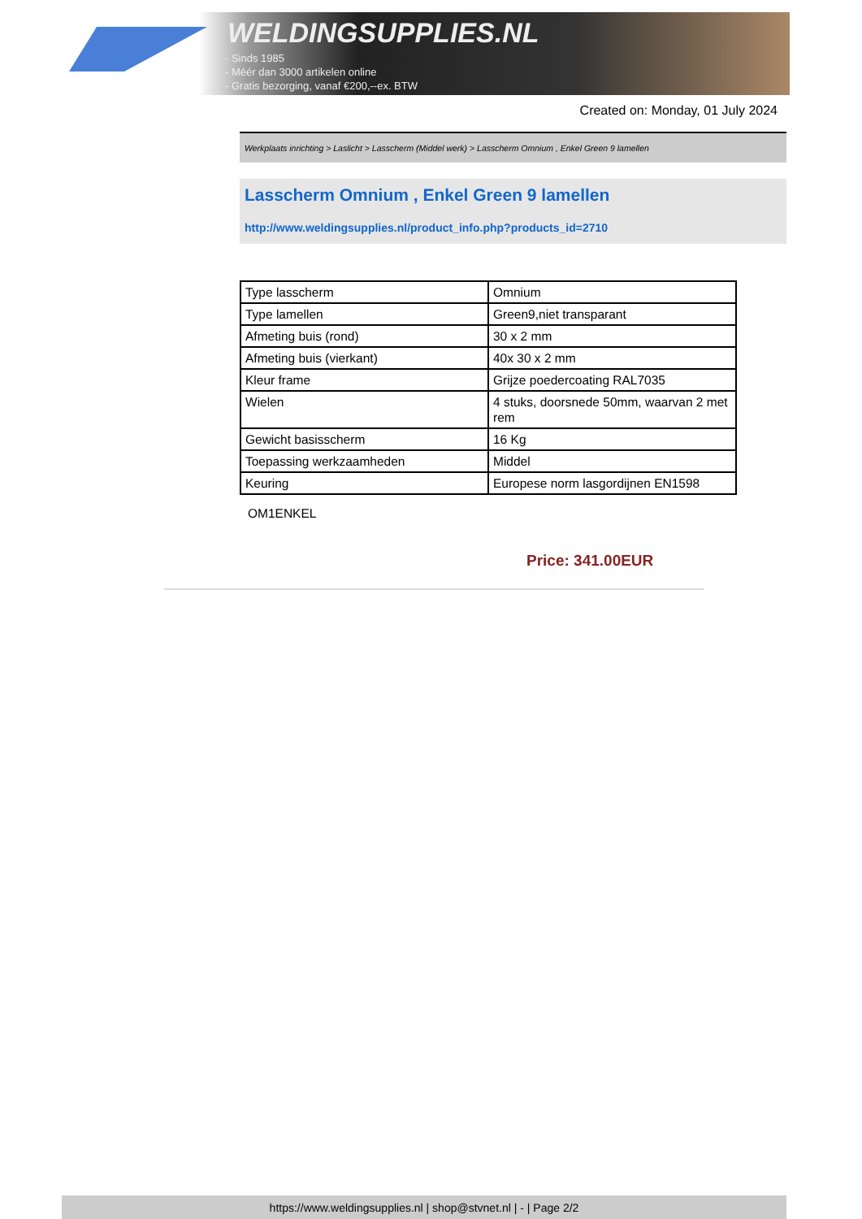WELDINGSUPPLIES.NL
- Sinds 1985
- Méér dan 3000 artikelen online
- Gratis bezorging, vanaf €200,--ex. BTW
Created on: Monday, 01 July 2024
Werkplaats inrichting > Laslicht > Lasscherm (Middel werk) > Lasscherm Omnium , Enkel Green 9 lamellen
Lasscherm Omnium , Enkel Green 9 lamellen
http://www.weldingsupplies.nl/product_info.php?products_id=2710
| Type lasscherm | Omnium |
| Type lamellen | Green9,niet transparant |
| Afmeting buis (rond) | 30 x 2 mm |
| Afmeting buis (vierkant) | 40x 30 x 2 mm |
| Kleur frame | Grijze poedercoating RAL7035 |
| Wielen | 4 stuks, doorsnede 50mm, waarvan 2 met rem |
| Gewicht basisscherm | 16 Kg |
| Toepassing werkzaamheden | Middel |
| Keuring | Europese norm lasgordijnen EN1598 |
OM1ENKEL
Price: 341.00EUR
https://www.weldingsupplies.nl | shop@stvnet.nl | - | Page 2/2